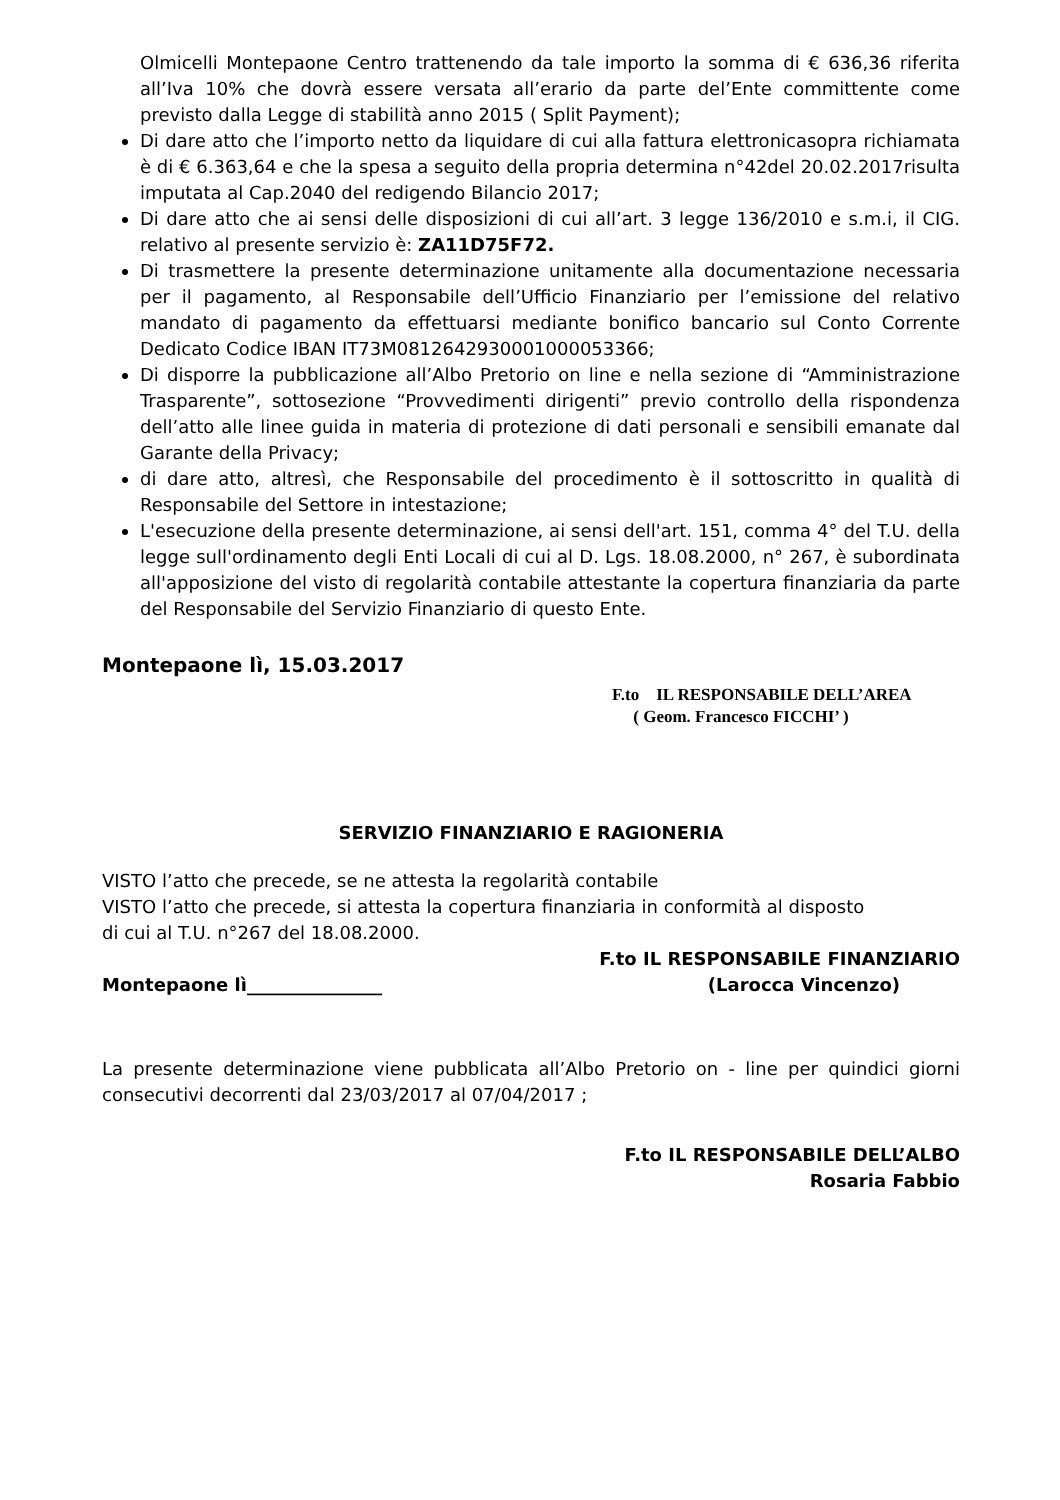Olmicelli Montepaone Centro trattenendo da tale importo la somma di € 636,36 riferita all’Iva 10% che dovrà essere versata all’erario da parte del’Ente committente come previsto dalla Legge di stabilità anno 2015 ( Split Payment);
Di dare atto che l’importo netto da liquidare di cui alla fattura elettronicasopra richiamata è di € 6.363,64 e che la spesa a seguito della propria determina n°42del 20.02.2017risulta imputata al Cap.2040 del redigendo Bilancio 2017;
Di dare atto che ai sensi delle disposizioni di cui all’art. 3 legge 136/2010 e s.m.i, il CIG. relativo al presente servizio è: ZA11D75F72.
Di trasmettere la presente determinazione unitamente alla documentazione necessaria per il pagamento, al Responsabile dell’Ufficio Finanziario per l’emissione del relativo mandato di pagamento da effettuarsi mediante bonifico bancario sul Conto Corrente Dedicato Codice IBAN IT73M0812642930001000053366;
Di disporre la pubblicazione all’Albo Pretorio on line e nella sezione di “Amministrazione Trasparente”, sottosezione “Provvedimenti dirigenti” previo controllo della rispondenza dell’atto alle linee guida in materia di protezione di dati personali e sensibili emanate dal Garante della Privacy;
di dare atto, altresì, che Responsabile del procedimento è il sottoscritto in qualità di Responsabile del Settore in intestazione;
L'esecuzione della presente determinazione, ai sensi dell'art. 151, comma 4° del T.U. della legge sull'ordinamento degli Enti Locali di cui al D. Lgs. 18.08.2000, n° 267, è subordinata all'apposizione del visto di regolarità contabile attestante la copertura finanziaria da parte del Responsabile del Servizio Finanziario di questo Ente.
Montepaone lì, 15.03.2017
F.to IL RESPONSABILE DELL’AREA
( Geom. Francesco FICCHI’ )
SERVIZIO FINANZIARIO E RAGIONERIA
VISTO l’atto che precede, se ne attesta la regolarità contabile
VISTO l’atto che precede, si attesta la copertura finanziaria in conformità al disposto
di cui al T.U. n°267 del 18.08.2000.
F.to IL RESPONSABILE FINANZIARIO
Montepaone lì_______________ (Larocca Vincenzo)
La presente determinazione viene pubblicata all’Albo Pretorio on - line per quindici giorni consecutivi decorrenti dal 23/03/2017 al 07/04/2017 ;
F.to IL RESPONSABILE DELL’ALBO
Rosaria Fabbio